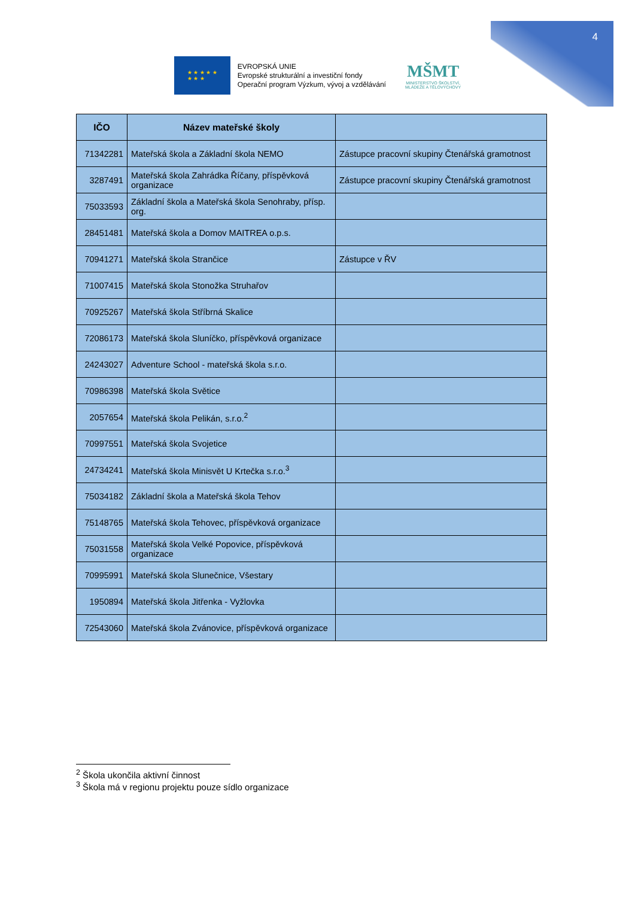4
★ ★ ★ ★ ★
★ ★ ★
EVROPSKÁ UNIE
Evropské strukturální a investiční fondy
Operační program Výzkum, vývoj a vzdělávání
MŠMT
MINISTERSTVO ŠKOLSTVÍ,
MLÁDEŽE A TĚLOVÝCHOVY
| IČO | Název mateřské školy | |
| --- | --- | --- |
| 71342281 | Mateřská škola a Základní škola NEMO | Zástupce pracovní skupiny Čtenářská gramotnost |
| 3287491 | Mateřská škola Zahrádka Říčany, příspěvková organizace | Zástupce pracovní skupiny Čtenářská gramotnost |
| 75033593 | Základní škola a Mateřská škola Senohraby, přísp. org. | |
| 28451481 | Mateřská škola a Domov MAITREA o.p.s. | |
| 70941271 | Mateřská škola Strančice | Zástupce v ŘV |
| 71007415 | Mateřská škola Stonožka Struhařov | |
| 70925267 | Mateřská škola Stříbrná Skalice | |
| 72086173 | Mateřská škola Sluníčko, příspěvková organizace | |
| 24243027 | Adventure School - mateřská škola s.r.o. | |
| 70986398 | Mateřská škola Světice | |
| 2057654 | Mateřská škola Pelikán, s.r.o.<sup>2</sup> | |
| 70997551 | Mateřská škola Svojetice | |
| 24734241 | Mateřská škola Minisvět U Krtečka s.r.o.<sup>3</sup> | |
| 75034182 | Základní škola a Mateřská škola Tehov | |
| 75148765 | Mateřská škola Tehovec, příspěvková organizace | |
| 75031558 | Mateřská škola Velké Popovice, příspěvková organizace | |
| 70995991 | Mateřská škola Slunečnice, Všestary | |
| 1950894 | Mateřská škola Jitřenka - Vyžlovka | |
| 72543060 | Mateřská škola Zvánovice, příspěvková organizace | |
<sup>2</sup> Škola ukončila aktivní činnost
<sup>3</sup> Škola má v regionu projektu pouze sídlo organizace